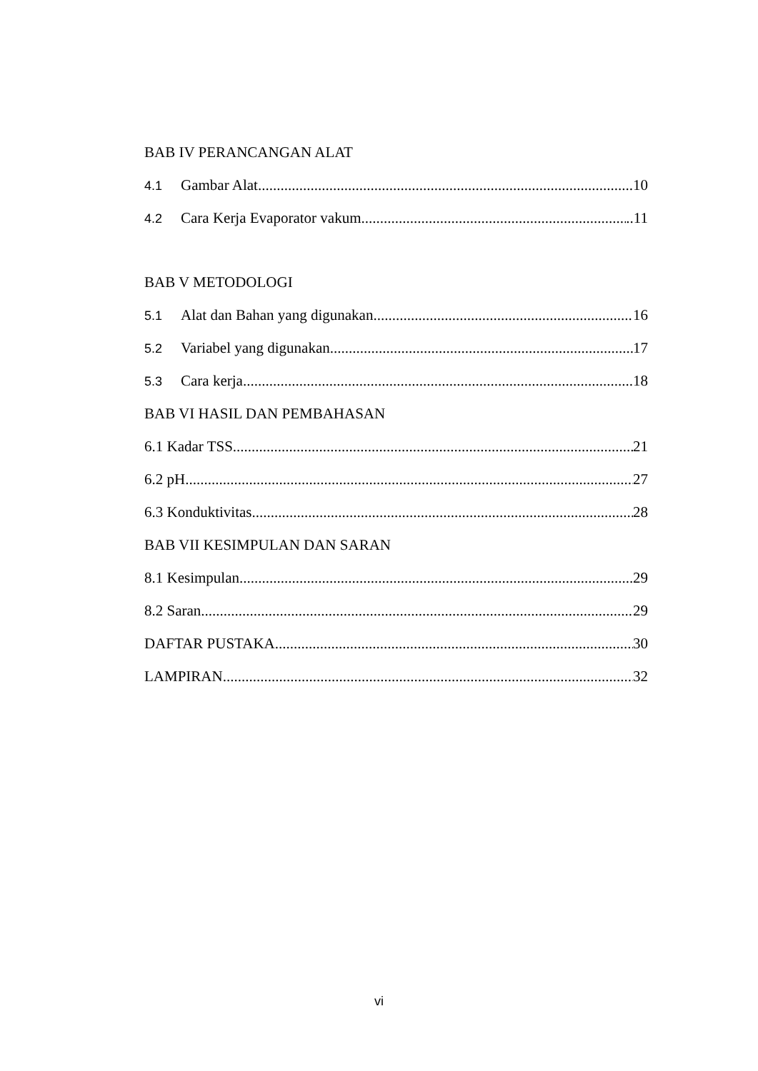BAB IV PERANCANGAN ALAT
4.1 Gambar Alat 10
4.2 Cara Kerja Evaporator vakum ..11
BAB V METODOLOGI
5.1 Alat dan Bahan yang digunakan 16
5.2 Variabel yang digunakan 17
5.3 Cara kerja 18
BAB VI HASIL DAN PEMBAHASAN
6.1 Kadar TSS 21
6.2 pH 27
6.3 Konduktivitas 28
BAB VII KESIMPULAN DAN SARAN
8.1 Kesimpulan 29
8.2 Saran 29
DAFTAR PUSTAKA 30
LAMPIRAN 32
vi